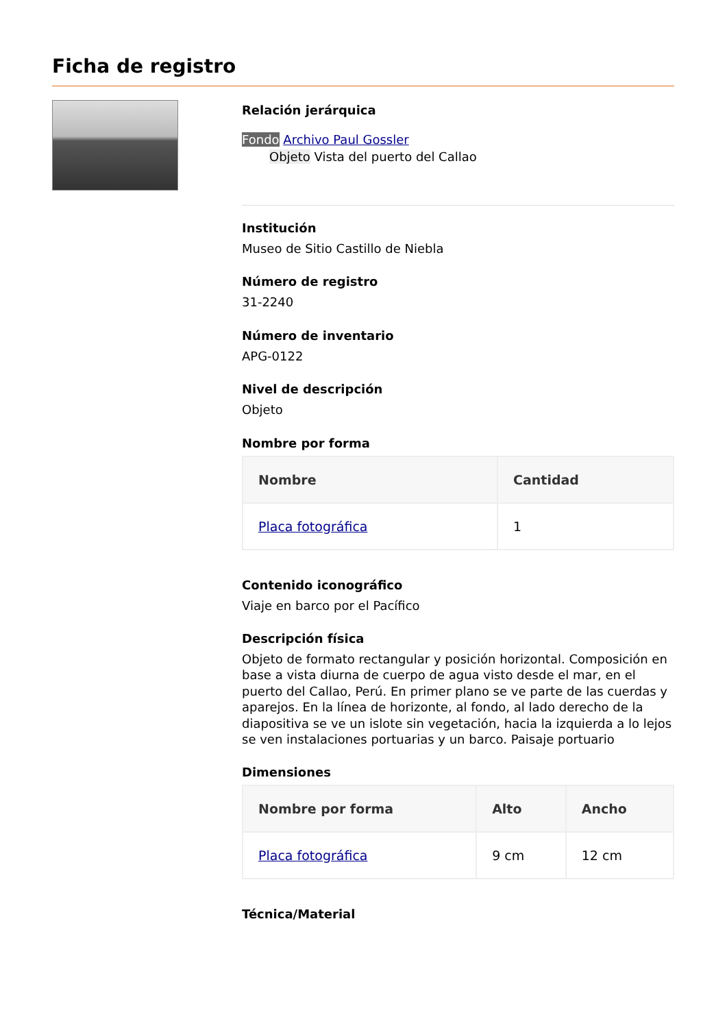Ficha de registro
Relación jerárquica
Fondo Archivo Paul Gossler
Objeto Vista del puerto del Callao
Institución
Museo de Sitio Castillo de Niebla
Número de registro
31-2240
Número de inventario
APG-0122
Nivel de descripción
Objeto
Nombre por forma
| Nombre | Cantidad |
| --- | --- |
| Placa fotográfica | 1 |
Contenido iconográfico
Viaje en barco por el Pacífico
Descripción física
Objeto de formato rectangular y posición horizontal. Composición en base a vista diurna de cuerpo de agua visto desde el mar, en el puerto del Callao, Perú. En primer plano se ve parte de las cuerdas y aparejos. En la línea de horizonte, al fondo, al lado derecho de la diapositiva se ve un islote sin vegetación, hacia la izquierda a lo lejos se ven instalaciones portuarias y un barco. Paisaje portuario
Dimensiones
| Nombre por forma | Alto | Ancho |
| --- | --- | --- |
| Placa fotográfica | 9 cm | 12 cm |
Técnica/Material